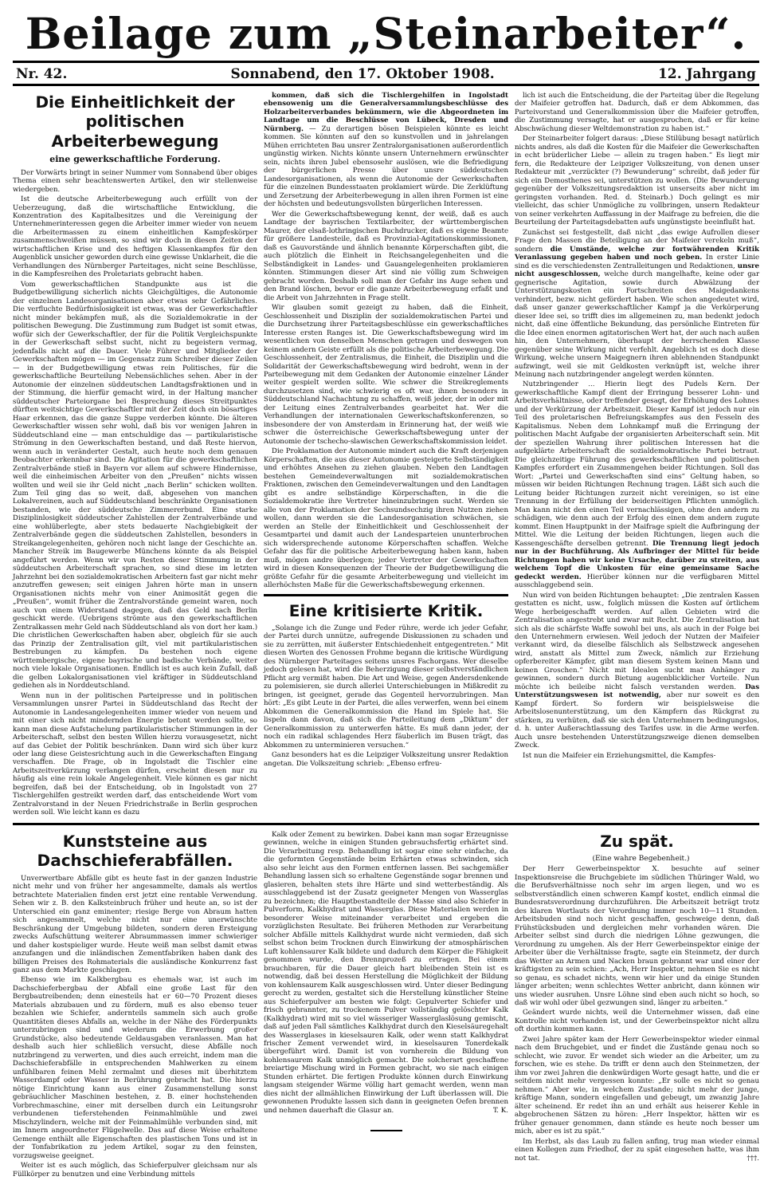Beilage zum „Steinarbeiter“.
Nr. 42. Sonnabend, den 17. Oktober 1908. 12. Jahrgang
Die Einheitlichkeit der politischen Arbeiterbewegung
eine gewerkschaftliche Forderung.
Der Vorwärts bringt in seiner Nummer vom Sonnabend über obiges Thema einen sehr beachtenswerten Artikel, den wir stellenweise wiedergeben.
Ist die deutsche Arbeiterbewegung auch erfüllt von der Ueberzeugung, daß die wirtschaftliche Entwicklung, die Konzentration des Kapitalbesitzes und die Vereinigung der Unternehmerinteressen gegen die Arbeiter immer wieder von neuem die Arbeitermassen zu einem einheitlichen Kampfeskörper zusammenschweißen müssen, so sind wir doch in diesen Zeiten der wirtschaftlichen Krise und des heftigen Klassenkampfes für den Augenblick unsicher geworden durch eine gewisse Unklarheit, die die Verhandlungen des Nürnberger Parteitages, nicht seine Beschlüsse, in die Kampfesreihen des Proletariats gebracht haben.
Vom gewerkschaftlichen Standpunkte aus ist die Budgetbewilligung sicherlich nichts Gleichgültiges, die Autonomie der einzelnen Landesorganisationen aber etwas sehr Gefährliches. Die verfluchte Bedürfnislosigkeit ist etwas, was der Gewerkschaftler nicht minder bekämpfen muß, als die Sozialdemokratie in der politischen Bewegung. Die Zustimmung zum Budget ist somit etwas, wofür sich der Gewerkschaftler, der für die Politik Vergleichspunkte in der Gewerkschaft selbst sucht, nicht zu begeistern vermag, jedenfalls nicht auf die Dauer. Viele Führer und Mitglieder der Gewerkschaften mögen — im Gegensatz zum Schreiber dieser Zeilen — in der Budgetbewilligung etwas rein Politisches, für die gewerkschaftliche Beurteilung Nebensächliches sehen. Aber in der Autonomie der einzelnen süddeutschen Landtagsfraktionen und in der Stimmung, die hierfür gemacht wird, in der Haltung mancher süddeutscher Parteiorgane bei Besprechung dieses Streitpunktes dürften weitsichtige Gewerkschaftler mit der Zeit doch ein bösartiges Haar erkennen, das die ganze Suppe verderben könnte. Die älteren Gewerkschaftler wissen sehr wohl, daß bis vor wenigen Jahren in Süddeutschland eine — man entschuldige das — partikularistische Strömung in den Gewerkschaften bestand, und daß Reste hiervon, wenn auch in veränderter Gestalt, auch heute noch dem genauen Beobachter erkennbar sind. Die Agitation für die gewerkschaftlichen Zentralverbände stieß in Bayern vor allem auf schwere Hindernisse, weil die einheimischen Arbeiter von den „Preußen“ nichts wissen wollten und weil sie ihr Geld nicht „nach Berlin“ schicken wollten. Zum Teil ging das so weit, daß, abgesehen von manchen Lokalvereinen, auch auf Süddeutschland beschränkte Organisationen bestanden, wie der süddeutsche Zimmererbund. Eine starke Disziplinlosigkeit süddeutscher Zahlstellen der Zentralverbände und eine wohlüberlegte, aber stets bedauerte Nachgiebigkeit der Zentralverbände gegen die süddeutschen Zahlstellen, besonders in Streikangelegenheiten, gehören noch nicht lange der Geschichte an. Mancher Streik im Baugewerbe Münchens könnte da als Beispiel angeführt werden. Wenn wir von Resten dieser Stimmung in der süddeutschen Arbeiterschaft sprachen, so sind diese im letzten Jahrzehnt bei den sozialdemokratischen Arbeitern fast gar nicht mehr anzutreffen gewesen; seit einigen Jahren hörte man in unsern Organisationen nichts mehr von einer Animosität gegen die „Preußen“, womit früher die Zentralvorstände gemeint waren, noch auch von einem Widerstand dagegen, daß das Geld nach Berlin geschickt werde. (Uebrigens strömte aus den gewerkschaftlichen Zentralkassen mehr Geld nach Süddeutschland als von dort her kam.) Die christlichen Gewerkschaften haben aber, obgleich für sie auch das Prinzip der Zentralisation gilt, viel mit partikularistischen Bestrebungen zu kämpfen. Da bestehen noch eigene württembergische, eigene bayrische und badische Verbände, weiter noch viele lokale Organisationen. Endlich ist es auch kein Zufall, daß die gelben Lokalorganisationen viel kräftiger in Süddeutschland gediehen als in Norddeutschland.
Wenn nun in der politischen Parteipresse und in politischen Versammlungen unsrer Partei in Süddeutschland das Recht der Autonomie in Landesangelegenheiten immer wieder von neuem und mit einer sich nicht mindernden Energie betont werden sollte, so kann man diese Aufstachelung partikularistischer Stimmungen in der Arbeiterschaft, selbst den besten Willen hierzu vorausgesetzt, nicht auf das Gebiet der Politik beschränken. Dann wird sich über kurz oder lang diese Geistesrichtung auch in die Gewerkschaften Eingang verschaffen. Die Frage, ob in Ingolstadt die Tischler eine Arbeitszeitverkürzung verlangen dürfen, erscheint diesen nur zu häufig als eine rein lokale Angelegenheit. Viele können es gar nicht begreifen, daß bei der Entscheidung, ob in Ingolstadt von 27 Tischlergehilfen gestreikt werden darf, das entscheidende Wort vom Zentralvorstand in der Neuen Friedrichstraße in Berlin gesprochen werden soll. Wie leicht kann es dazu
kommen, daß sich die Tischlergehilfen in Ingolstadt ebensowenig um die Generalversammlungsbeschlüsse des Holzarbeiterverbandes bekümmern, wie die Abgeordneten im Landtage um die Beschlüsse von Lübeck, Dresden und Nürnberg. — Zu derartigen bösen Beispielen könnte es leicht kommen. Sie könnten auf den so kunstvollen und in jahrelangen Mühen errichteten Bau unsrer Zentralorganisationen außerordentlich ungünstig wirken. Nichts könnte unsern Unternehmern erwünschter sein, nichts ihren Jubel ebensosehr auslösen, wie die Befriedigung der bürgerlichen Presse über unsre süddeutschen Landesorganisationen, als wenn die Autonomie der Gewerkschaften für die einzelnen Bundesstaaten proklamiert würde. Die Zerklüftung und Zersetzung der Arbeiterbewegung in allen ihren Formen ist eine der höchsten und bedeutungsvollsten bürgerlichen Interessen.
Wer die Gewerkschaftsbewegung kennt, der weiß, daß es auch Landtage der bayrischen Textilarbeiter, der württembergischen Maurer, der elsaß-lothringischen Buchdrucker, daß es eigene Beamte für größere Landesteile, daß es Provinzial-Agitationskommissionen, daß es Gauvorstände und ähnlich benannte Körperschaften gibt, die auch plötzlich die Einheit in Reichsangelegenheiten und die Selbständigkeit in Landes- und Gauangelegenheiten proklamieren könnten. Stimmungen dieser Art sind nie völlig zum Schweigen gebracht worden. Deshalb soll man der Gefahr ins Auge sehen und den Brand löschen, bevor er die ganze Arbeiterbewegung erfaßt und die Arbeit von Jahrzehnten in Frage stellt.
Wir glauben somit gezeigt zu haben, daß die Einheit, Geschlossenheit und Disziplin der sozialdemokratischen Partei und die Durchsetzung ihrer Parteitagsbeschlüsse ein gewerkschaftliches Interesse ersten Ranges ist. Die Gewerkschaftsbewegung wird im wesentlichen von denselben Menschen getragen und deswegen von keinem andern Geiste erfüllt als die politische Arbeiterbewegung. Die Geschlossenheit, der Zentralismus, die Einheit, die Disziplin und die Solidarität der Gewerkschaftsbewegung wird bedroht, wenn in der Parteibewegung mit dem Gedanken der Autonomie einzelner Länder weiter gespielt werden sollte. Wie schwer die Streikreglements durchzusetzen sind, wie schwierig es oft war, ihnen besonders in Süddeutschland Nachachtung zu schaffen, weiß jeder, der in oder mit der Leitung eines Zentralverbandes gearbeitet hat. Wer die Verhandlungen der internationalen Gewerkschaftskonferenzen, so insbesondere der von Amsterdam in Erinnerung hat, der weiß wie schwer die österreichische Gewerkschaftsbewegung unter der Autonomie der tschecho-slawischen Gewerkschaftskommission leidet.
Die Proklamation der Autonomie mindert auch die Kraft derjenigen Körperschaften, die aus dieser Autonomie gesteigerte Selbständigkeit und erhöhtes Ansehen zu ziehen glauben. Neben den Landtagen bestehen Gemeindeverwaltungen mit sozialdemokratischen Fraktionen, zwischen den Gemeindeverwaltungen und den Landtagen gibt es andre selbständige Körperschaften, in die die Sozialdemokratie ihre Vertreter hineinzubringen sucht. Werden sie alle von der Proklamation der Sechsundsechzig ihren Nutzen ziehen wollen, dann werden sie die Landesorganisation schwächen, sie werden an Stelle der Einheitlichkeit und Geschlossenheit der Gesamtpartei und damit auch der Landesparteien ununterbrochen sich widersprechende autonome Körperschaften schaffen. Welche Gefahr das für die politische Arbeiterbewegung haben kann, haben muß, mögen andre überlegen; jeder Vertreter der Gewerkschaften wird in diesen Konsequenzen der Theorie der Budgetbewilligung die größte Gefahr für die gesamte Arbeiterbewegung und vielleicht im allerhöchsten Maße für die Gewerkschaftsbewegung erkennen.
Eine kritisierte Kritik.
„Solange ich die Zunge und Feder rühre, werde ich jeder Gefahr, der Partei durch unnütze, aufregende Diskussionen zu schaden und sie zu zerrütten, mit äußerster Entschiedenheit entgegentreten.“ Mit diesen Worten des Genossen Frohme begann die kritische Würdigung des Nürnberger Parteitages seitens unsres Fachorgans. Wer dieselbe jedoch gelesen hat, wird die Beherzigung dieser selbstverständlichen Pflicht arg vermißt haben. Die Art und Weise, gegen Andersdenkende zu polemisieren, sie durch allerlei Unterschiebungen in Mißkredit zu bringen, ist geeignet, gerade das Gegenteil hervorzubringen. Man hört: „Es gibt Leute in der Partei, die alles verwerfen, wenn bei einem Abkommen die Generalkommission die Hand im Spiele hat. Sie lispeln dann davon, daß sich die Parteileitung dem „Diktum“ der Generalkommission zu unterwerfen hätte. Es muß dann jeder, der noch ein radikal schlagendes Herz fäuberlich im Busen trägt, das Abkommen zu unterminieren versuchen.“
Ganz besonders hat es die Leipziger Volkszeitung unsrer Redaktion angetan. Die Volkszeitung schrieb: „Ebenso erfreu-
lich ist auch die Entscheidung, die der Parteitag über die Regelung der Maifeier getroffen hat. Dadurch, daß er dem Abkommen, das Parteivorstand und Generalkommission über die Maifeier getroffen, die Zustimmung versagte, hat er ausgesprochen, daß er für keine Abschwächung dieser Weltdemonstration zu haben ist.“
Der Steinarbeiter folgert daraus: „Diese Stilübung besagt natürlich nichts andres, als daß die Kosten für die Maifeier die Gewerkschaften in echt brüderlicher Liebe — allein zu tragen haben.“ Es liegt mir fern, die Redakteure der Leipziger Volkszeitung, von denen unser Redakteur mit „verzückter (?) Bewunderung“ schreibt, daß jeder für sich ein Demosthenes sei, unterstützen zu wollen. (Die Bewunderung gegenüber der Volkszeitungsredaktion ist unserseits aber nicht im geringsten vorhanden. Red. d. Steinarb.) Doch gelingt es mir vielleicht, das schier Unmögliche zu vollbringen, unsern Redakteur von seiner verkehrten Auffassung in der Maifrage zu befreien, die die Beurteilung der Parteitagsdebatten aufs ungünstigste beeinflußt hat.
Zunächst sei festgestellt, daß nicht „das ewige Aufrollen dieser Frage den Massen die Beteiligung an der Maifeier verekeln muß“, sondern die Umstände, welche zur fortwährenden Kritik Veranlassung gegeben haben und noch geben. In erster Linie sind es die verschiedensten Zentralleitungen und Redaktionen, unsre nicht ausgeschlossen, welche durch mangelhafte, keine oder gar gegnerische Agitation, sowie durch Abwälzung der Unterstützungskosten ein Fortschreiten des Maigedankens verhindert, bezw. nicht gefördert haben. Wie schon angedeutet wird, daß unser ganzer gewerkschaftlicher Kampf ja die Verkörperung dieser Idee sei, so trifft dies im allgemeinen zu, man bedenkt jedoch nicht, daß eine öffentliche Bekundung, das persönliche Eintreten für die Idee einen enormen agitatorischen Wert hat, der auch nach außen hin, den Unternehmern, überhaupt der herrschenden Klasse gegenüber seine Wirkung nicht verfehlt. Angeblich ist es doch diese Wirkung, welche unsern Maigegnern ihren ablehnenden Standpunkt aufzwingt, weil sie mit Geldkosten verknüpft ist, welche ihrer Meinung nach nutzbringender angelegt werden könnten.
Nutzbringender ... Hierin liegt des Pudels Kern. Der gewerkschaftliche Kampf dient der Erringung besserer Lohn- und Arbeitsverhältnisse, oder treffender gesagt, der Erhöhung des Lohnes und der Verkürzung der Arbeitszeit. Dieser Kampf ist jedoch nur ein Teil des proletarischen Befreiungskampfes aus den Fesseln des Kapitalismus. Neben dem Lohnkampf muß die Erringung der politischen Macht Aufgabe der organisierten Arbeiterschaft sein. Mit der speziellen Wahrung ihrer politischen Interessen hat die aufgeklärte Arbeiterschaft die sozialdemokratische Partei betraut. Die gleichzeitige Führung des gewerkschaftlichen und politischen Kampfes erfordert ein Zusammengehen beider Richtungen. Soll das Wort: „Partei und Gewerkschaften sind eins“ Geltung haben, so müssen wir beiden Richtungen Rechnung tragen. Läßt sich auch die Leitung beider Richtungen zurzeit nicht vereinigen, so ist eine Trennung in der Erfüllung der beiderseitigen Pflichten unmöglich. Man kann nicht den einen Teil vernachlässigen, ohne den andern zu schädigen, wie denn auch der Erfolg des einen dem andern zugute kommt. Einen Hauptpunkt in der Maifrage spielt die Aufbringung der Mittel. Wie die Leitung der beiden Richtungen, liegen auch die Kassengeschäfte derselben getrennt. Die Trennung liegt jedoch nur in der Buchführung. Als Aufbringer der Mittel für beide Richtungen haben wir keine Ursache, darüber zu streiten, aus welchem Topf die Unkosten für eine gemeinsame Sache gedeckt werden. Hierüber können nur die verfügbaren Mittel ausschlaggebend sein.
Nun wird von beiden Richtungen behauptet: „Die zentralen Kassen gestatten es nicht, usw., folglich müssen die Kosten auf örtlichem Wege herbeigeschafft werden. Auf allen Gebieten wird die Zentralisation angestrebt und zwar mit Recht. Die Zentralisation hat sich als die schärfste Waffe sowohl bei uns, als auch in der Folge bei den Unternehmern erwiesen. Weil jedoch der Nutzen der Maifeier verkannt wird, da dieselbe fälschlich als Selbstzweck angesehen wird, anstatt als Mittel zum Zweck, nämlich zur Erziehung opferbereiter Kämpfer, gibt man diesem System keinen Mann und keinen Groschen.“ Nicht mit Idealen sucht man Anhänger zu gewinnen, sondern durch Bietung augenblicklicher Vorteile. Nun möchte ich beileibe nicht falsch verstanden werden. Das Unterstützungswesen ist notwendig, aber nur soweit es den Kampf fördert. So fordern wir beispielsweise die Arbeitslosenunterstützung, um den Kämpfern das Rückgrat zu stärken, zu verhüten, daß sie sich den Unternehmern bedingungslos, d. h. unter Außerachtlassung des Tarifes usw. in die Arme werfen. Auch unsre bestehenden Unterstützungszweige dienen demselben Zweck.
Ist nun die Maifeier ein Erziehungsmittel, die Kampfes-
Kunststeine aus Dachschieferabfällen.
Unverwertbare Abfälle gibt es heute fast in der ganzen Industrie nicht mehr und von früher her angesammelte, damals als wertlos betrachtete Materialien finden erst jetzt eine rentable Verwendung. Sehen wir z. B. den Kalksteinbruch früher und heute an, so ist der Unterschied ein ganz eminenter; riesige Berge von Abraum hatten sich angesammelt, welche nicht nur eine unerwünschte Beschränkung der Umgebung bildeten, sondern deren Ersteigung zwecks Aufschüttung weiterer Abraummassen immer schwieriger und daher kostspieliger wurde. Heute weiß man selbst damit etwas anzufangen und die inländischen Zementfabriken haben dank des billigen Preises des Rohmaterials die ausländische Konkurrenz fast ganz aus dem Markte geschlagen.
Ebenso wie im Kalkbergbau es ehemals war, ist auch im Dachschieferbergbau der Abfall eine große Last für den Bergbautreibenden; denn einesteils hat er 60—70 Prozent dieses Materials abzubauen und zu fördern, muß es also ebenso teuer bezahlen wie Schiefer, andernteils sammeln sich auch große Quantitäten dieses Abfalls an, welche in der Nähe des Förderpunkts unterzubringen sind und wiederum die Erwerbung großer Grundstücke, also bedeutende Geldausgaben veranlassen. Man hat deshalb auch hier schließlich versucht, diese Abfälle noch nutzbringend zu verwerten, und dies auch erreicht, indem man die Dachschieferabfälle in entsprechenden Mahlwerken zu einem unfühlbaren feinen Mehl zermalmt und dieses mit überhitztem Wasserdampf oder Wasser in Berührung gebracht hat. Die hierzu nötige Einrichtung kann aus einer Zusammenstellung sonst gebräuchlicher Maschinen bestehen, z. B. einer hochstehenden Vorbrechmaschine, einer mit derselben durch ein Leitungsrohr verbundenen tieferstehenden Feinmahlmühle und zwei Mischzylindern, welche mit der Feinmahlmühle verbunden sind, mit im Innern angeordneter Flügelwelle. Das auf diese Weise erhaltene Gemenge enthält alle Eigenschaften des plastischen Tons und ist in der Tonfabrikation zu jedem Artikel, sogar zu den feinsten, vorzugsweise geeignet.
Weiter ist es auch möglich, das Schieferpulver gleichsam nur als Füllkörper zu benutzen und eine Verbindung mittels
Kalk oder Zement zu bewirken. Dabei kann man sogar Erzeugnisse gewinnen, welche in einigen Stunden gebrauchsfertig erhärtet sind. Die Verarbeitung resp. Behandlung ist sogar eine sehr einfache, da die geformten Gegenstände beim Erhärten etwas schwinden, sich also sehr leicht aus den Formen entfernen lassen. Bei sachgemäßer Behandlung lassen sich so erhaltene Gegenstände sogar brennen und glasieren, behalten stets ihre Härte und sind wetterbeständig. Als ausschlaggebend ist der Zusatz geeigneter Mengen von Wasserglas zu bezeichnen; die Hauptbestandteile der Masse sind also Schiefer in Pulverform, Kalkhydrat und Wasserglas. Diese Materialien werden in besonderer Weise miteinander verarbeitet und ergeben die vorzüglichsten Resultate. Bei früheren Methoden zur Verarbeitung solcher Abfälle mittels Kalkhydrat wurde nicht vermieden, daß sich selbst schon beim Trocknen durch Einwirkung der atmosphärischen Luft kohlensaurer Kalk bildete und dadurch dem Körper die Fähigkeit genommen wurde, den Brennprozeß zu ertragen. Bei einem brauchbaren, für die Dauer gleich hart bleibenden Stein ist es notwendig, daß bei dessen Herstellung die Möglichkeit der Bildung von kohlensaurem Kalk ausgeschlossen wird. Unter dieser Bedingung gerecht zu werden, gestaltet sich die Herstellung künstlicher Steine aus Schieferpulver am besten wie folgt: Gepulverter Schiefer und frisch gebrannter, zu trockenem Pulver vollständig gelöschter Kalk (Kalkhydrat) wird mit so viel wässeriger Wasserglaslösung gemischt, daß auf jeden Fall sämtliches Kalkhydrat durch den Kieselsäuregehalt des Wasserglases in kieselsauren Kalk, oder wenn statt Kalkhydrat frischer Zement verwendet wird, in kieselsauren Tonerdekalk übergeführt wird. Damit ist von vornherein die Bildung von kohlensaurem Kalk unmöglich gemacht. Die solcherart geschaffene breiartige Mischung wird in Formen gebracht, wo sie nach einigen Stunden erhärtet. Die fertigen Produkte können durch Einwirkung langsam steigender Wärme völlig hart gemacht werden, wenn man dies nicht der allmählichen Einwirkung der Luft überlassen will. Die gewonnenen Produkte lassen sich dann in geeigneten Oefen brennen und nehmen dauerhaft die Glasur an. T. K.
Zu spät.
(Eine wahre Begebenheit.)
Der Herr Gewerbeinspektor X. besuchte auf seiner Inspektionsreise die Bruchgebiete im südlichen Thüringer Wald, wo die Berufsverhältnisse noch sehr im argen liegen, und wo es selbstverständlich einen schweren Kampf kostet, endlich einmal die Bundesratsverordnung durchzuführen. Die Arbeitszeit beträgt trotz des klaren Wortlauts der Verordnung immer noch 10—11 Stunden. Arbeitsbuden sind noch nicht geschaffen, geschweige denn, daß Frühstücksbuden und dergleichen mehr vorhanden wären. Die Arbeiter selbst sind durch die niedrigen Löhne gezwungen, die Verordnung zu umgehen. Als der Herr Gewerbeinspektor einige der Arbeiter über die Verhältnisse fragte, sagte ein Steinmetz, der durch das Wetter an Armen und Nacken braun gebrannt war und einer der kräftigsten zu sein schien: „Ach, Herr Inspektor, nehmen Sie es nicht so genau, es schadet nichts, wenn wir hier und da einige Stunden länger arbeiten; wenn schlechtes Wetter anbricht, dann können wir uns wieder ausruhen. Unsre Löhne sind eben auch nicht so hoch, so daß wir wohl oder übel gezwungen sind, länger zu arbeiten.“
Geändert wurde nichts, weil die Unternehmer wissen, daß eine Kontrolle nicht vorhanden ist, und der Gewerbeinspektor nicht allzu oft dorthin kommen kann.
Zwei Jahre später kam der Herr Gewerbeinspektor wieder einmal nach dem Bruchgebiet, und er findet die Zustände genau noch so schlecht, wie zuvor. Er wendet sich wieder an die Arbeiter, um zu forschen, wie es stehe. Da trifft er denn auch den Steinmetzen, der ihm vor zwei Jahren die denkwürdigen Worte gesagt hatte, und die er seitdem nicht mehr vergessen konnte: „Er solle es nicht so genau nehmen.“ Aber wie, in welchem Zustande; nicht mehr der junge, kräftige Mann, sondern eingefallen und gebeugt, um zwanzig Jahre älter scheinend. Er redet ihn an und erhält aus heiserer Kehle in abgebrochenen Sätzen zu hören: „Herr Inspektor, hätten wir es früher genauer genommen, dann stände es heute noch besser um mich, aber es ist zu spät.“
Im Herbst, als das Laub zu fallen anfing, trug man wieder einmal einen Kollegen zum Friedhof, der zu spät eingesehen hatte, was ihm not tat. †††.